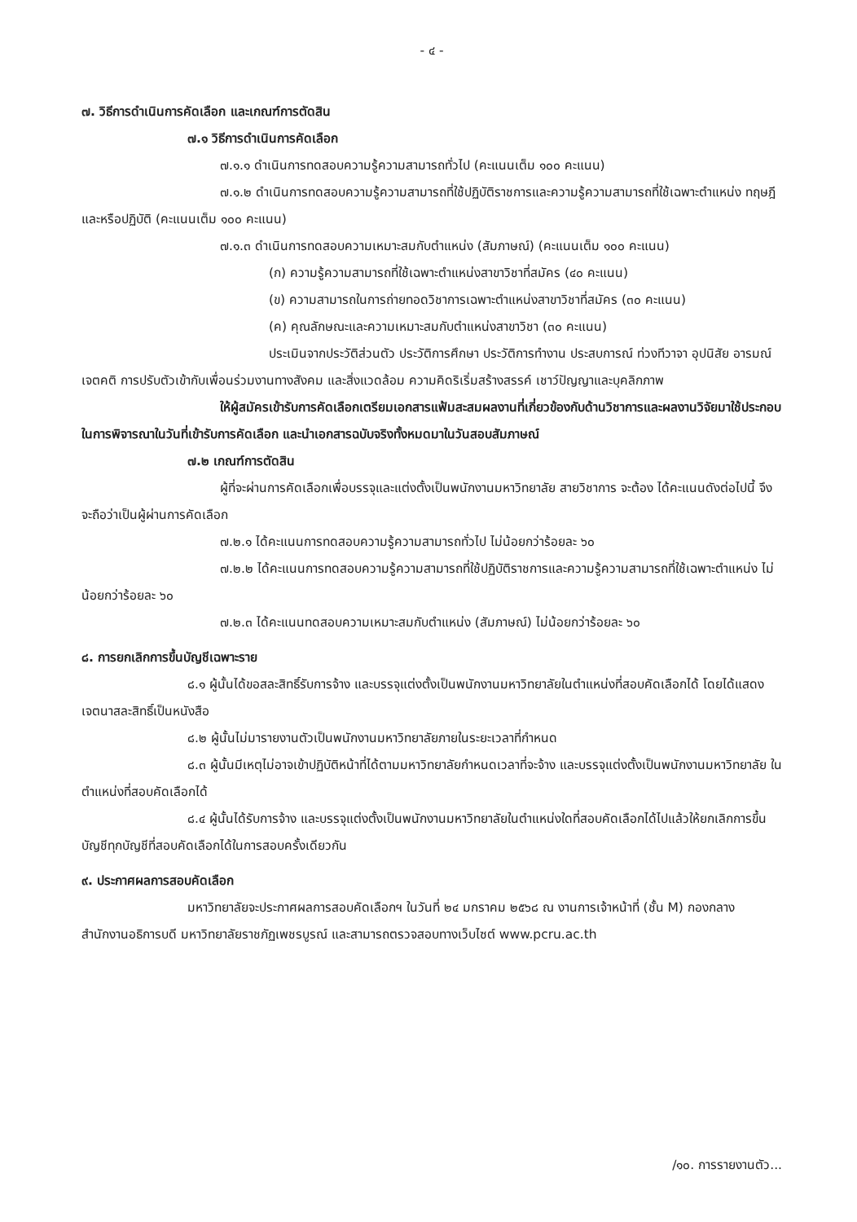- ๔ -
๗. วิธีการดำเนินการคัดเลือก และเกณฑ์การตัดสิน
๗.๑ วิธีการดำเนินการคัดเลือก
๗.๑.๑ ดำเนินการทดสอบความรู้ความสามารถทั่วไป (คะแนนเต็ม ๑๐๐ คะแนน)
๗.๑.๒ ดำเนินการทดสอบความรู้ความสามารถที่ใช้ปฏิบัติราชการและความรู้ความสามารถที่ใช้เฉพาะตำแหน่ง ทฤษฎีและหรือปฏิบัติ (คะแนนเต็ม ๑๐๐ คะแนน)
๗.๑.๓ ดำเนินการทดสอบความเหมาะสมกับตำแหน่ง (สัมภาษณ์) (คะแนนเต็ม ๑๐๐ คะแนน)
(ก) ความรู้ความสามารถที่ใช้เฉพาะตำแหน่งสาขาวิชาที่สมัคร (๔๐ คะแนน)
(ข) ความสามารถในการถ่ายทอดวิชาการเฉพาะตำแหน่งสาขาวิชาที่สมัคร (๓๐ คะแนน)
(ค) คุณลักษณะและความเหมาะสมกับตำแหน่งสาขาวิชา (๓๐ คะแนน)
ประเมินจากประวัติส่วนตัว ประวัติการศึกษา ประวัติการทำงาน ประสบการณ์ ท่วงทีวาจา อุปนิสัย อารมณ์ เจตคติ การปรับตัวเข้ากับเพื่อนร่วมงานทางสังคม และสิ่งแวดล้อม ความคิดริเริ่มสร้างสรรค์ เชาว์ปัญญาและบุคลิกภาพ
ให้ผู้สมัครเข้ารับการคัดเลือกเตรียมเอกสารแฟ้มสะสมผลงานที่เกี่ยวข้องกับด้านวิชาการและผลงานวิจัยมาใช้ประกอบในการพิจารณาในวันที่เข้ารับการคัดเลือก และนำเอกสารฉบับจริงทั้งหมดมาในวันสอบสัมภาษณ์
๗.๒ เกณฑ์การตัดสิน
ผู้ที่จะผ่านการคัดเลือกเพื่อบรรจุและแต่งตั้งเป็นพนักงานมหาวิทยาลัย สายวิชาการ จะต้อง ได้คะแนนดังต่อไปนี้ จึงจะถือว่าเป็นผู้ผ่านการคัดเลือก
๗.๒.๑ ได้คะแนนการทดสอบความรู้ความสามารถทั่วไป ไม่น้อยกว่าร้อยละ ๖๐
๗.๒.๒ ได้คะแนนการทดสอบความรู้ความสามารถที่ใช้ปฏิบัติราชการและความรู้ความสามารถที่ใช้เฉพาะตำแหน่ง ไม่น้อยกว่าร้อยละ ๖๐
๗.๒.๓ ได้คะแนนทดสอบความเหมาะสมกับตำแหน่ง (สัมภาษณ์) ไม่น้อยกว่าร้อยละ ๖๐
๘. การยกเลิกการขึ้นบัญชีเฉพาะราย
๘.๑ ผู้นั้นได้ขอสละสิทธิ์รับการจ้าง และบรรจุแต่งตั้งเป็นพนักงานมหาวิทยาลัยในตำแหน่งที่สอบคัดเลือกได้ โดยได้แสดง เจตนาสละสิทธิ์เป็นหนังสือ
๘.๒ ผู้นั้นไม่มารายงานตัวเป็นพนักงานมหาวิทยาลัยภายในระยะเวลาที่กำหนด
๘.๓ ผู้นั้นมีเหตุไม่อาจเข้าปฏิบัติหน้าที่ได้ตามมหาวิทยาลัยกำหนดเวลาที่จะจ้าง และบรรจุแต่งตั้งเป็นพนักงานมหาวิทยาลัย ในตำแหน่งที่สอบคัดเลือกได้
๘.๔ ผู้นั้นได้รับการจ้าง และบรรจุแต่งตั้งเป็นพนักงานมหาวิทยาลัยในตำแหน่งใดที่สอบคัดเลือกได้ไปแล้วให้ยกเลิกการขึ้น บัญชีทุกบัญชีที่สอบคัดเลือกได้ในการสอบครั้งเดียวกัน
๙. ประกาศผลการสอบคัดเลือก
มหาวิทยาลัยจะประกาศผลการสอบคัดเลือกฯ ในวันที่ ๒๔ มกราคม ๒๕๖๘ ณ งานการเจ้าหน้าที่ (ชั้น M) กองกลาง สำนักงานอธิการบดี มหาวิทยาลัยราชภัฏเพชรบูรณ์ และสามารถตรวจสอบทางเว็บไซต์ www.pcru.ac.th
/๑๐. การรายงานตัว...